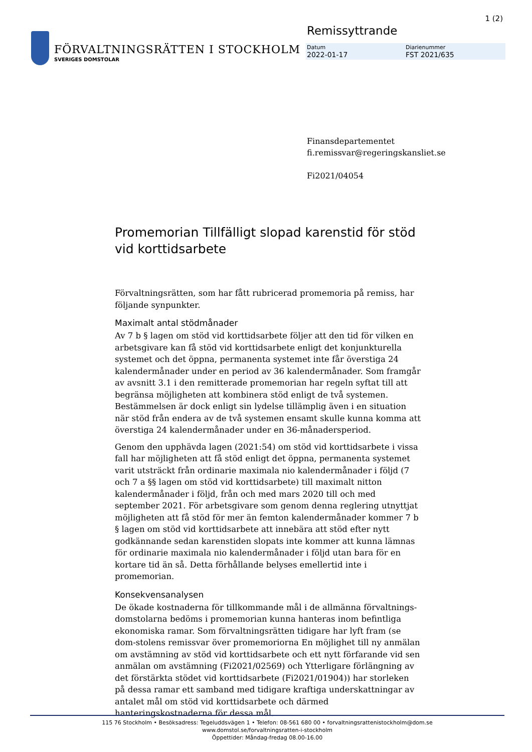1 (2)
FÖRVALTNINGSRÄTTEN I STOCKHOLM
SVERIGES DOMSTOLAR
Remissyttrande
Datum
2022-01-17
Diarienummer
FST 2021/635
Finansdepartementet
fi.remissvar@regeringskansliet.se
Fi2021/04054
Promemorian Tillfälligt slopad karenstid för stöd vid korttidsarbete
Förvaltningsrätten, som har fått rubricerad promemoria på remiss, har följande synpunkter.
Maximalt antal stödmånader
Av 7 b § lagen om stöd vid korttidsarbete följer att den tid för vilken en arbetsgivare kan få stöd vid korttidsarbete enligt det konjunkturella systemet och det öppna, permanenta systemet inte får överstiga 24 kalendermånader under en period av 36 kalendermånader. Som framgår av avsnitt 3.1 i den remitterade promemorian har regeln syftat till att begränsa möjligheten att kombinera stöd enligt de två systemen. Bestämmelsen är dock enligt sin lydelse tillämplig även i en situation när stöd från endera av de två systemen ensamt skulle kunna komma att överstiga 24 kalendermånader under en 36-månadersperiod.
Genom den upphävda lagen (2021:54) om stöd vid korttidsarbete i vissa fall har möjligheten att få stöd enligt det öppna, permanenta systemet varit utsträckt från ordinarie maximala nio kalendermånader i följd (7 och 7 a §§ lagen om stöd vid korttidsarbete) till maximalt nitton kalendermånader i följd, från och med mars 2020 till och med september 2021. För arbetsgivare som genom denna reglering utnyttjat möjligheten att få stöd för mer än femton kalendermånader kommer 7 b § lagen om stöd vid korttidsarbete att innebära att stöd efter nytt godkännande sedan karenstiden slopats inte kommer att kunna lämnas för ordinarie maximala nio kalendermånader i följd utan bara för en kortare tid än så. Detta förhållande belyses emellertid inte i promemorian.
Konsekvensanalysen
De ökade kostnaderna för tillkommande mål i de allmänna förvaltnings-domstolarna bedöms i promemorian kunna hanteras inom befintliga ekonomiska ramar. Som förvaltningsrätten tidigare har lyft fram (se dom-stolens remissvar över promemoriorna En möjlighet till ny anmälan om avstämning av stöd vid korttidsarbete och ett nytt förfarande vid sen anmälan om avstämning (Fi2021/02569) och Ytterligare förlängning av det förstärkta stödet vid korttidsarbete (Fi2021/01904)) har storleken på dessa ramar ett samband med tidigare kraftiga underskattningar av antalet mål om stöd vid korttidsarbete och därmed hanteringskostnaderna för dessa mål.
115 76 Stockholm • Besöksadress: Tegeluddsvägen 1 • Telefon: 08-561 680 00 • forvaltningsrattenistockholm@dom.se
www.domstol.se/forvaltningsratten-i-stockholm
Öppettider: Måndag-fredag 08.00-16.00